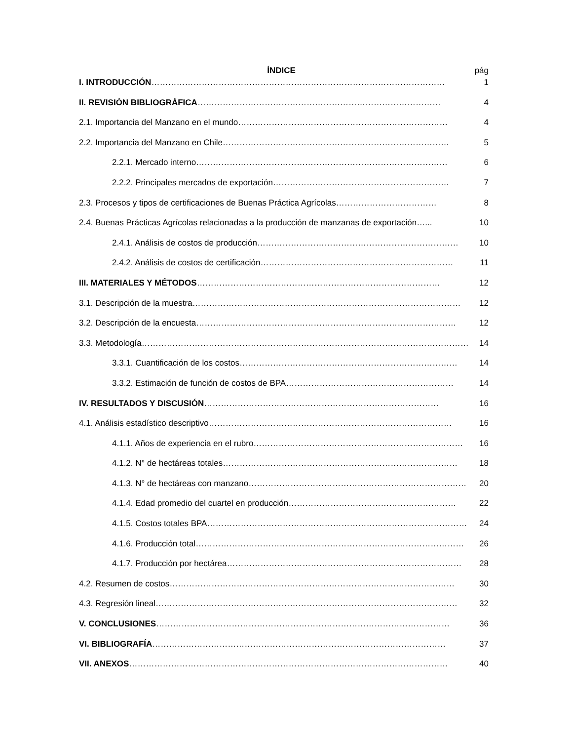ÍNDICE pág
I. INTRODUCCIÓN……………………………………………………………………………………………
1
II. REVISIÓN BIBLIOGRÁFICA……………………………………………………………………………
4
2.1. Importancia del Manzano en el mundo…………………………………………………………………
4
2.2. Importancia del Manzano en Chile………………………………………………………………………
5
2.2.1. Mercado interno………………………………………………………………………………
6
2.2.2. Principales mercados de exportación………………………………………………………
7
2.3. Procesos y tipos de certificaciones de Buenas Práctica Agrícolas………………………………
8
2.4. Buenas Prácticas Agrícolas relacionadas a la producción de manzanas de exportación…...
10
2.4.1. Análisis de costos de producción………………………………………………………………
10
2.4.2. Análisis de costos de certificación……………………………………………………………
11
III. MATERIALES Y MÉTODOS……………………………………………………………………………
12
3.1. Descripción de la muestra……………………………………………………………………………………
12
3.2. Descripción de la encuesta…………………………………………………………………………………
12
3.3. Metodología…………………………………………………………………………………………………………
14
3.3.1. Cuantificación de los costos……………………………………………………………………
14
3.3.2. Estimación de función de costos de BPA……………………………………………………
14
IV. RESULTADOS Y DISCUSIÓN…………………………………………………………………………
16
4.1. Análisis estadístico descriptivo……………………………………………………………………………
16
4.1.1. Años de experiencia en el rubro…………………………………………………………………
16
4.1.2. N° de hectáreas totales…………………………………………………………………………
18
4.1.3. N° de hectáreas con manzano……………………………………………………………………
20
4.1.4. Edad promedio del cuartel en producción……………………………………………………
22
4.1.5. Costos totales BPA…………………………………………………………………………………
24
4.1.6. Producción total……………………………………………………………………………………
26
4.1.7. Producción por hectárea…………………………………………………………………………
28
4.2. Resumen de costos…………………………………………………………………………………………
30
4.3. Regresión lineal………………………………………………………………………………………………
32
V. CONCLUSIONES……………………………………………………………………………………………
36
VI. BIBLIOGRAFÍA……………………………………………………………………………………………
37
VII. ANEXOS……………………………………………………………………………………………………
40